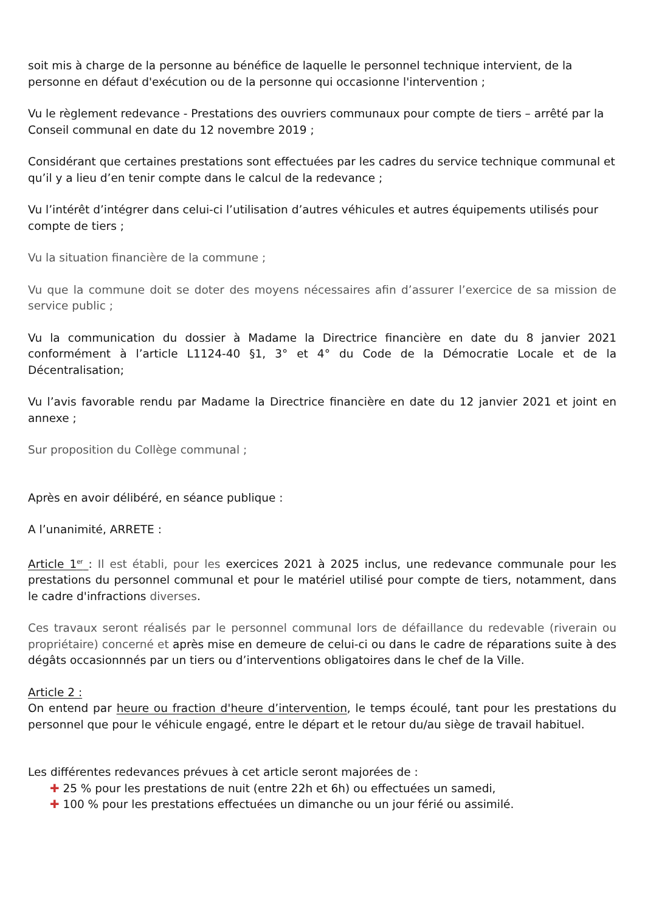soit mis à charge de la personne au bénéfice de laquelle le personnel technique intervient, de la personne en défaut d'exécution ou de la personne qui occasionne l'intervention ;
Vu le règlement redevance - Prestations des ouvriers communaux pour compte de tiers – arrêté par la Conseil communal en date du 12 novembre 2019 ;
Considérant que certaines prestations sont effectuées par les cadres du service technique communal et qu’il y a lieu d’en tenir compte dans le calcul de la redevance ;
Vu l’intérêt d’intégrer dans celui-ci l’utilisation d’autres véhicules et autres équipements utilisés pour compte de tiers ;
Vu la situation financière de la commune ;
Vu que la commune doit se doter des moyens nécessaires afin d’assurer l’exercice de sa mission de service public ;
Vu la communication du dossier à Madame la Directrice financière en date du 8 janvier 2021 conformément à l’article L1124-40 §1, 3° et 4° du Code de la Démocratie Locale et de la Décentralisation;
Vu l’avis favorable rendu par Madame la Directrice financière en date du 12 janvier 2021 et joint en annexe ;
Sur proposition du Collège communal ;
Après en avoir délibéré, en séance publique :
A l’unanimité, ARRETE :
Article 1<sup>er</sup> : Il est établi, pour les exercices 2021 à 2025 inclus, une redevance communale pour les prestations du personnel communal et pour le matériel utilisé pour compte de tiers, notamment, dans le cadre d'infractions diverses.
Ces travaux seront réalisés par le personnel communal lors de défaillance du redevable (riverain ou propriétaire) concerné et après mise en demeure de celui-ci ou dans le cadre de réparations suite à des dégâts occasionnnés par un tiers ou d’interventions obligatoires dans le chef de la Ville.
Article 2 :
On entend par heure ou fraction d'heure d’intervention, le temps écoulé, tant pour les prestations du personnel que pour le véhicule engagé, entre le départ et le retour du/au siège de travail habituel.
Les différentes redevances prévues à cet article seront majorées de :
✚ 25 % pour les prestations de nuit (entre 22h et 6h) ou effectuées un samedi,
✚ 100 % pour les prestations effectuées un dimanche ou un jour férié ou assimilé.